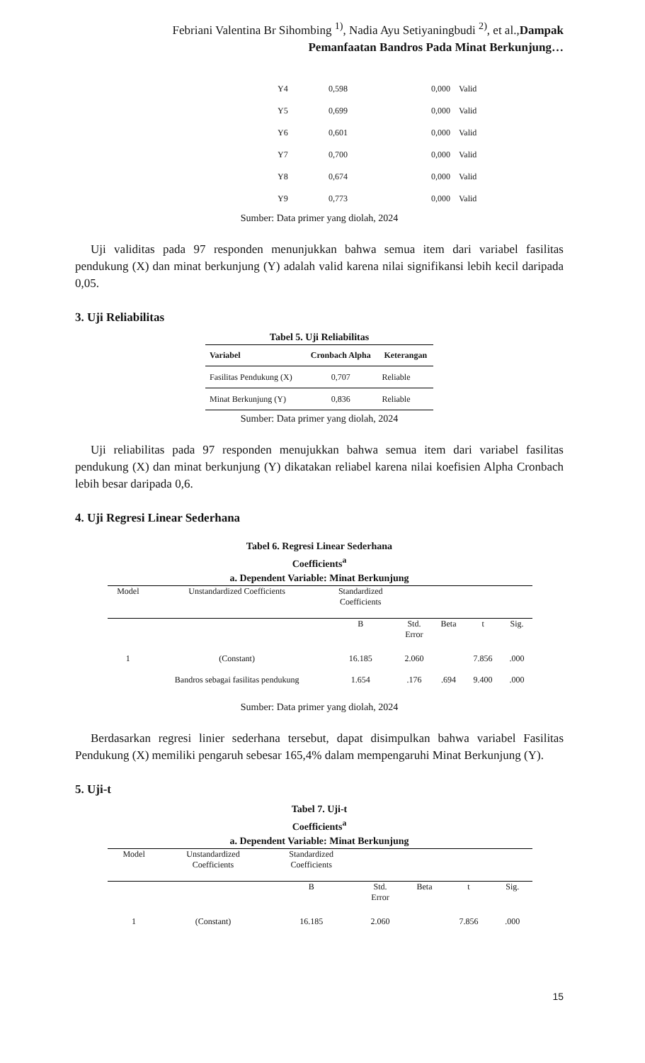Febriani Valentina Br Sihombing <sup>1)</sup>, Nadia Ayu Setiyaningbudi <sup>2)</sup>, et al.,Dampak
Pemanfaatan Bandros Pada Minat Berkunjung…
| Y4 | 0,598 | 0,000 | Valid |
| Y5 | 0,699 | 0,000 | Valid |
| Y6 | 0,601 | 0,000 | Valid |
| Y7 | 0,700 | 0,000 | Valid |
| Y8 | 0,674 | 0,000 | Valid |
| Y9 | 0,773 | 0,000 | Valid |
Sumber: Data primer yang diolah, 2024
Uji validitas pada 97 responden menunjukkan bahwa semua item dari variabel fasilitas pendukung (X) dan minat berkunjung (Y) adalah valid karena nilai signifikansi lebih kecil daripada 0,05.
3. Uji Reliabilitas
Tabel 5. Uji Reliabilitas
| Variabel | Cronbach Alpha | Keterangan |
| --- | --- | --- |
| Fasilitas Pendukung (X) | 0,707 | Reliable |
| Minat Berkunjung (Y) | 0,836 | Reliable |
Sumber: Data primer yang diolah, 2024
Uji reliabilitas pada 97 responden menujukkan bahwa semua item dari variabel fasilitas pendukung (X) dan minat berkunjung (Y) dikatakan reliabel karena nilai koefisien Alpha Cronbach lebih besar daripada 0,6.
4. Uji Regresi Linear Sederhana
Tabel 6. Regresi Linear Sederhana
Coefficients<sup>a</sup>
a. Dependent Variable: Minat Berkunjung
| Model | Unstandardized Coefficients | Standardized Coefficients | | | | |
| --- | --- | --- | --- | --- | --- | --- |
| | | B | Std. Error | Beta | t | Sig. |
| 1 | (Constant) | 16.185 | 2.060 | | 7.856 | .000 |
| | Bandros sebagai fasilitas pendukung | 1.654 | .176 | .694 | 9.400 | .000 |
Sumber: Data primer yang diolah, 2024
Berdasarkan regresi linier sederhana tersebut, dapat disimpulkan bahwa variabel Fasilitas Pendukung (X) memiliki pengaruh sebesar 165,4% dalam mempengaruhi Minat Berkunjung (Y).
5. Uji-t
Tabel 7. Uji-t
Coefficients<sup>a</sup>
a. Dependent Variable: Minat Berkunjung
| Model | Unstandardized Coefficients | Standardized Coefficients | | | | |
| --- | --- | --- | --- | --- | --- | --- |
| | | B | Std. Error | Beta | t | Sig. |
| 1 | (Constant) | 16.185 | 2.060 | | 7.856 | .000 |
15